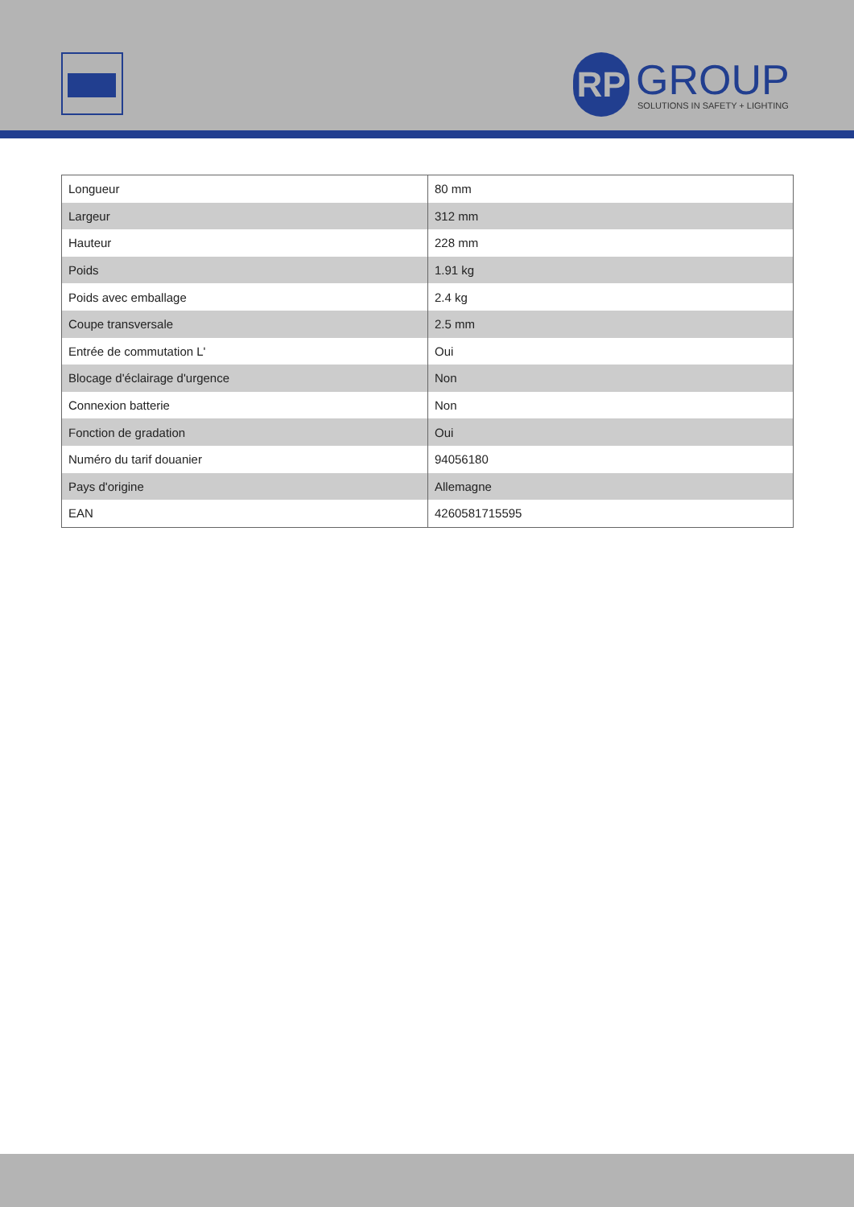RP
GROUP
SOLUTIONS IN SAFETY + LIGHTING
| Longueur | 80 mm |
| Largeur | 312 mm |
| Hauteur | 228 mm |
| Poids | 1.91 kg |
| Poids avec emballage | 2.4 kg |
| Coupe transversale | 2.5 mm |
| Entrée de commutation L' | Oui |
| Blocage d'éclairage d'urgence | Non |
| Connexion batterie | Non |
| Fonction de gradation | Oui |
| Numéro du tarif douanier | 94056180 |
| Pays d'origine | Allemagne |
| EAN | 4260581715595 |